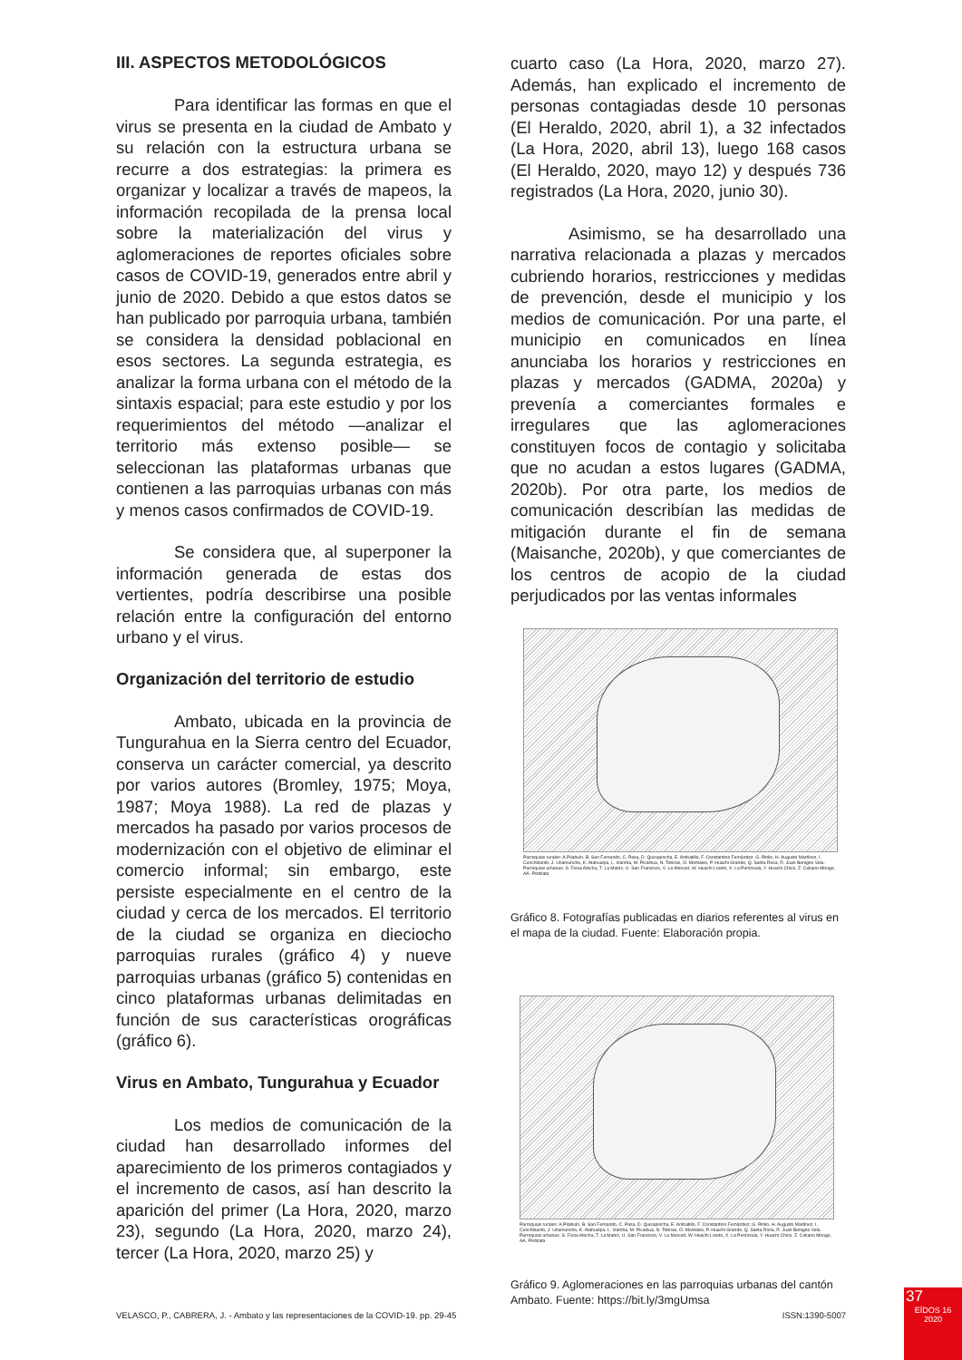III. ASPECTOS METODOLÓGICOS
Para identificar las formas en que el virus se presenta en la ciudad de Ambato y su relación con la estructura urbana se recurre a dos estrategias: la primera es organizar y localizar a través de mapeos, la información recopilada de la prensa local sobre la materialización del virus y aglomeraciones de reportes oficiales sobre casos de COVID-19, generados entre abril y junio de 2020. Debido a que estos datos se han publicado por parroquia urbana, también se considera la densidad poblacional en esos sectores. La segunda estrategia, es analizar la forma urbana con el método de la sintaxis espacial; para este estudio y por los requerimientos del método —analizar el territorio más extenso posible— se seleccionan las plataformas urbanas que contienen a las parroquias urbanas con más y menos casos confirmados de COVID-19.
Se considera que, al superponer la información generada de estas dos vertientes, podría describirse una posible relación entre la configuración del entorno urbano y el virus.
Organización del territorio de estudio
Ambato, ubicada en la provincia de Tungurahua en la Sierra centro del Ecuador, conserva un carácter comercial, ya descrito por varios autores (Bromley, 1975; Moya, 1987; Moya 1988). La red de plazas y mercados ha pasado por varios procesos de modernización con el objetivo de eliminar el comercio informal; sin embargo, este persiste especialmente en el centro de la ciudad y cerca de los mercados. El territorio de la ciudad se organiza en dieciocho parroquias rurales (gráfico 4) y nueve parroquias urbanas (gráfico 5) contenidas en cinco plataformas urbanas delimitadas en función de sus características orográficas (gráfico 6).
Virus en Ambato, Tungurahua y Ecuador
Los medios de comunicación de la ciudad han desarrollado informes del aparecimiento de los primeros contagiados y el incremento de casos, así han descrito la aparición del primer (La Hora, 2020, marzo 23), segundo (La Hora, 2020, marzo 24), tercer (La Hora, 2020, marzo 25) y
cuarto caso (La Hora, 2020, marzo 27). Además, han explicado el incremento de personas contagiadas desde 10 personas (El Heraldo, 2020, abril 1), a 32 infectados (La Hora, 2020, abril 13), luego 168 casos (El Heraldo, 2020, mayo 12) y después 736 registrados (La Hora, 2020, junio 30).
Asimismo, se ha desarrollado una narrativa relacionada a plazas y mercados cubriendo horarios, restricciones y medidas de prevención, desde el municipio y los medios de comunicación. Por una parte, el municipio en comunicados en línea anunciaba los horarios y restricciones en plazas y mercados (GADMA, 2020a) y prevenía a comerciantes formales e irregulares que las aglomeraciones constituyen focos de contagio y solicitaba que no acudan a estos lugares (GADMA, 2020b). Por otra parte, los medios de comunicación describían las medidas de mitigación durante el fin de semana (Maisanche, 2020b), y que comerciantes de los centros de acopio de la ciudad perjudicados por las ventas informales
Parroquias rurales: A.Pilahuín, B. San Fernando, C. Pasa, D. Quisapincha, E. Ambatillo, F. Constantino Fernández, G. Pinllo, H. Augusto Martínez, I. Cunchibamb, J. Unamuncho, K. Atahualpa, L. Izamba, M. Picaihua, N. Totoras, O. Montalvo, P. Huachi Grande, Q. Santa Rosa, R. Juan Benigno Vela. Parroquias urbanas: S. Ficoa Atocha, T. La Matriz, U. San Francisco, V. La Merced, W. Huachi Loreto, X. La Península, Y. Huachi Chico, Z. Celiano Monge, AA. Pishilata
Gráfico 8. Fotografías publicadas en diarios referentes al virus en el mapa de la ciudad. Fuente: Elaboración propia.
Parroquias rurales: A.Pilahuín, B. San Fernando, C. Pasa, D. Quisapincha, E. Ambatillo, F. Constantino Fernández, G. Pinllo, H. Augusto Martínez, I. Cunchibamb, J. Unamuncho, K. Atahualpa, L. Izamba, M. Picaihua, N. Totoras, O. Montalvo, P. Huachi Grande, Q. Santa Rosa, R. Juan Benigno Vela. Parroquias urbanas: S. Ficoa Atocha, T. La Matriz, U. San Francisco, V. La Merced, W. Huachi Loreto, X. La Península, Y. Huachi Chico, Z. Celiano Monge, AA. Pishilata
Gráfico 9. Aglomeraciones en las parroquias urbanas del cantón Ambato. Fuente: https://bit.ly/3mgUmsa
VELASCO, P., CABRERA, J. - Ambato y las representaciones de la COVID-19. pp. 29-45 ISSN:1390-5007
37
EÍDOS 16
2020